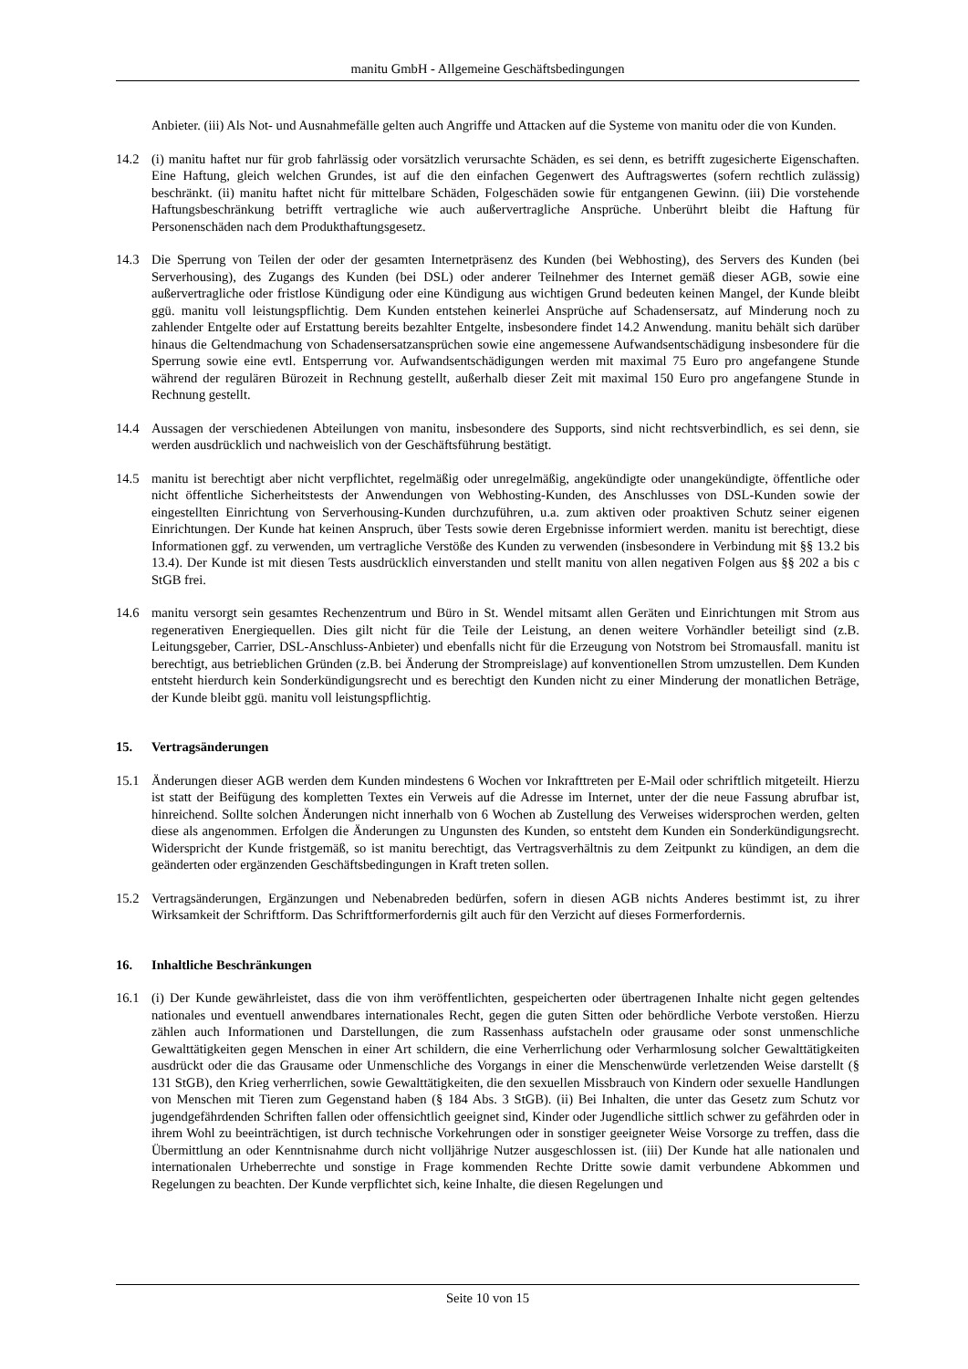manitu GmbH - Allgemeine Geschäftsbedingungen
Anbieter. (iii) Als Not- und Ausnahmefälle gelten auch Angriffe und Attacken auf die Systeme von manitu oder die von Kunden.
14.2 (i) manitu haftet nur für grob fahrlässig oder vorsätzlich verursachte Schäden, es sei denn, es betrifft zugesicherte Eigenschaften. Eine Haftung, gleich welchen Grundes, ist auf die den einfachen Gegenwert des Auftragswertes (sofern rechtlich zulässig) beschränkt. (ii) manitu haftet nicht für mittelbare Schäden, Folgeschäden sowie für entgangenen Gewinn. (iii) Die vorstehende Haftungsbeschränkung betrifft vertragliche wie auch außervertragliche Ansprüche. Unberührt bleibt die Haftung für Personenschäden nach dem Produkthaftungsgesetz.
14.3 Die Sperrung von Teilen der oder der gesamten Internetpräsenz des Kunden (bei Webhosting), des Servers des Kunden (bei Serverhousing), des Zugangs des Kunden (bei DSL) oder anderer Teilnehmer des Internet gemäß dieser AGB, sowie eine außervertragliche oder fristlose Kündigung oder eine Kündigung aus wichtigen Grund bedeuten keinen Mangel, der Kunde bleibt ggü. manitu voll leistungspflichtig. Dem Kunden entstehen keinerlei Ansprüche auf Schadensersatz, auf Minderung noch zu zahlender Entgelte oder auf Erstattung bereits bezahlter Entgelte, insbesondere findet 14.2 Anwendung. manitu behält sich darüber hinaus die Geltendmachung von Schadensersatzansprüchen sowie eine angemessene Aufwandsentschädigung insbesondere für die Sperrung sowie eine evtl. Entsperrung vor. Aufwandsentschädigungen werden mit maximal 75 Euro pro angefangene Stunde während der regulären Bürozeit in Rechnung gestellt, außerhalb dieser Zeit mit maximal 150 Euro pro angefangene Stunde in Rechnung gestellt.
14.4 Aussagen der verschiedenen Abteilungen von manitu, insbesondere des Supports, sind nicht rechtsverbindlich, es sei denn, sie werden ausdrücklich und nachweislich von der Geschäftsführung bestätigt.
14.5 manitu ist berechtigt aber nicht verpflichtet, regelmäßig oder unregelmäßig, angekündigte oder unangekündigte, öffentliche oder nicht öffentliche Sicherheitstests der Anwendungen von Webhosting-Kunden, des Anschlusses von DSL-Kunden sowie der eingestellten Einrichtung von Serverhousing-Kunden durchzuführen, u.a. zum aktiven oder proaktiven Schutz seiner eigenen Einrichtungen. Der Kunde hat keinen Anspruch, über Tests sowie deren Ergebnisse informiert werden. manitu ist berechtigt, diese Informationen ggf. zu verwenden, um vertragliche Verstöße des Kunden zu verwenden (insbesondere in Verbindung mit §§ 13.2 bis 13.4). Der Kunde ist mit diesen Tests ausdrücklich einverstanden und stellt manitu von allen negativen Folgen aus §§ 202 a bis c StGB frei.
14.6 manitu versorgt sein gesamtes Rechenzentrum und Büro in St. Wendel mitsamt allen Geräten und Einrichtungen mit Strom aus regenerativen Energiequellen. Dies gilt nicht für die Teile der Leistung, an denen weitere Vorhändler beteiligt sind (z.B. Leitungsgeber, Carrier, DSL-Anschluss-Anbieter) und ebenfalls nicht für die Erzeugung von Notstrom bei Stromausfall. manitu ist berechtigt, aus betrieblichen Gründen (z.B. bei Änderung der Strompreislage) auf konventionellen Strom umzustellen. Dem Kunden entsteht hierdurch kein Sonderkündigungsrecht und es berechtigt den Kunden nicht zu einer Minderung der monatlichen Beträge, der Kunde bleibt ggü. manitu voll leistungspflichtig.
15. Vertragsänderungen
15.1 Änderungen dieser AGB werden dem Kunden mindestens 6 Wochen vor Inkrafttreten per E-Mail oder schriftlich mitgeteilt. Hierzu ist statt der Beifügung des kompletten Textes ein Verweis auf die Adresse im Internet, unter der die neue Fassung abrufbar ist, hinreichend. Sollte solchen Änderungen nicht innerhalb von 6 Wochen ab Zustellung des Verweises widersprochen werden, gelten diese als angenommen. Erfolgen die Änderungen zu Ungunsten des Kunden, so entsteht dem Kunden ein Sonderkündigungsrecht. Widerspricht der Kunde fristgemäß, so ist manitu berechtigt, das Vertragsverhältnis zu dem Zeitpunkt zu kündigen, an dem die geänderten oder ergänzenden Geschäftsbedingungen in Kraft treten sollen.
15.2 Vertragsänderungen, Ergänzungen und Nebenabreden bedürfen, sofern in diesen AGB nichts Anderes bestimmt ist, zu ihrer Wirksamkeit der Schriftform. Das Schriftformerfordernis gilt auch für den Verzicht auf dieses Formerfordernis.
16. Inhaltliche Beschränkungen
16.1 (i) Der Kunde gewährleistet, dass die von ihm veröffentlichten, gespeicherten oder übertragenen Inhalte nicht gegen geltendes nationales und eventuell anwendbares internationales Recht, gegen die guten Sitten oder behördliche Verbote verstoßen. Hierzu zählen auch Informationen und Darstellungen, die zum Rassenhass aufstacheln oder grausame oder sonst unmenschliche Gewalttätigkeiten gegen Menschen in einer Art schildern, die eine Verherrlichung oder Verharmlosung solcher Gewalttätigkeiten ausdrückt oder die das Grausame oder Unmenschliche des Vorgangs in einer die Menschenwürde verletzenden Weise darstellt (§ 131 StGB), den Krieg verherrlichen, sowie Gewalttätigkeiten, die den sexuellen Missbrauch von Kindern oder sexuelle Handlungen von Menschen mit Tieren zum Gegenstand haben (§ 184 Abs. 3 StGB). (ii) Bei Inhalten, die unter das Gesetz zum Schutz vor jugendgefährdenden Schriften fallen oder offensichtlich geeignet sind, Kinder oder Jugendliche sittlich schwer zu gefährden oder in ihrem Wohl zu beeinträchtigen, ist durch technische Vorkehrungen oder in sonstiger geeigneter Weise Vorsorge zu treffen, dass die Übermittlung an oder Kenntnisnahme durch nicht volljährige Nutzer ausgeschlossen ist. (iii) Der Kunde hat alle nationalen und internationalen Urheberrechte und sonstige in Frage kommenden Rechte Dritte sowie damit verbundene Abkommen und Regelungen zu beachten. Der Kunde verpflichtet sich, keine Inhalte, die diesen Regelungen und
Seite 10 von 15